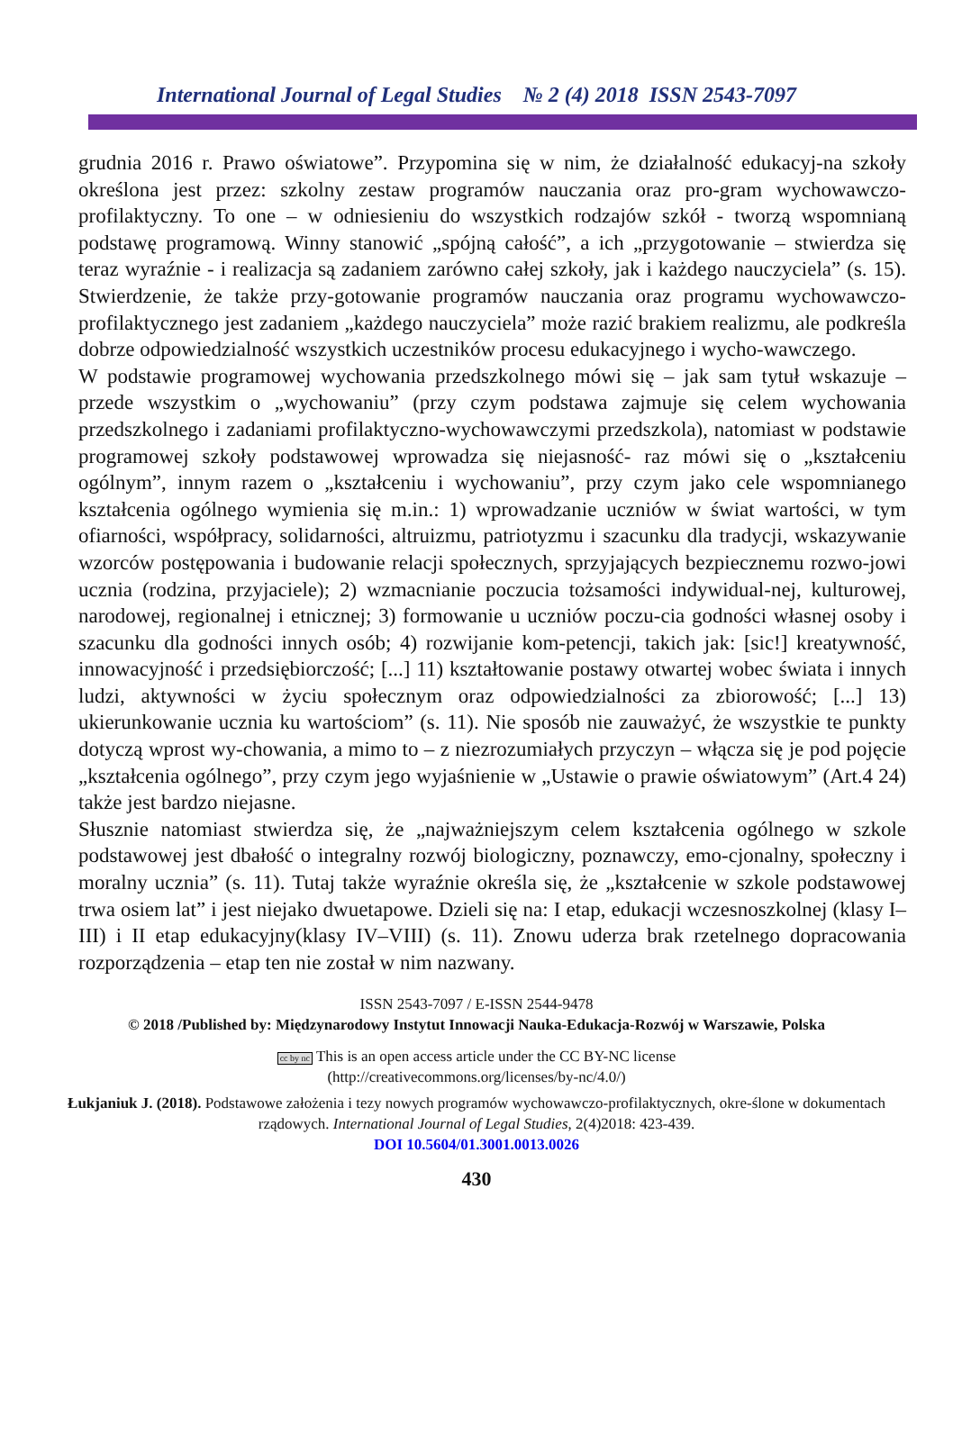International Journal of Legal Studies № 2 (4) 2018 ISSN 2543-7097
grudnia 2016 r. Prawo oświatowe”. Przypomina się w nim, że działalność edukacyj-na szkoły określona jest przez: szkolny zestaw programów nauczania oraz pro-gram wychowawczo-profilaktyczny. To one – w odniesieniu do wszystkich rodzajów szkół - tworzą wspomnianą podstawę programową. Winny stanowić „spójną całość”, a ich „przygotowanie – stwierdza się teraz wyraźnie - i realizacja są zadaniem zarówno całej szkoły, jak i każdego nauczyciela” (s. 15). Stwierdzenie, że także przy-gotowanie programów nauczania oraz programu wychowawczo-profilaktycznego jest zadaniem „każdego nauczyciela” może razić brakiem realizmu, ale podkreśla dobrze odpowiedzialność wszystkich uczestników procesu edukacyjnego i wycho-wawczego.
W podstawie programowej wychowania przedszkolnego mówi się – jak sam tytuł wskazuje – przede wszystkim o „wychowaniu” (przy czym podstawa zajmuje się celem wychowania przedszkolnego i zadaniami profilaktyczno-wychowawczymi przedszkola), natomiast w podstawie programowej szkoły podstawowej wprowadza się niejasność- raz mówi się o „kształceniu ogólnym”, innym razem o „kształceniu i wychowaniu”, przy czym jako cele wspomnianego kształcenia ogólnego wymienia się m.in.: 1) wprowadzanie uczniów w świat wartości, w tym ofiarności, współpracy, solidarności, altruizmu, patriotyzmu i szacunku dla tradycji, wskazywanie wzorców postępowania i budowanie relacji społecznych, sprzyjających bezpiecznemu rozwo-jowi ucznia (rodzina, przyjaciele); 2) wzmacnianie poczucia tożsamości indywidual-nej, kulturowej, narodowej, regionalnej i etnicznej; 3) formowanie u uczniów poczu-cia godności własnej osoby i szacunku dla godności innych osób; 4) rozwijanie kom-petencji, takich jak: [sic!] kreatywność, innowacyjność i przedsiębiorczość; [...] 11) kształtowanie postawy otwartej wobec świata i innych ludzi, aktywności w życiu społecznym oraz odpowiedzialności za zbiorowość; [...] 13) ukierunkowanie ucznia ku wartościom” (s. 11). Nie sposób nie zauważyć, że wszystkie te punkty dotyczą wprost wy-chowania, a mimo to – z niezrozumiałych przyczyn – włącza się je pod pojęcie „kształcenia ogólnego”, przy czym jego wyjaśnienie w „Ustawie o prawie oświatowym” (Art.4 24) także jest bardzo niejasne.
Słusznie natomiast stwierdza się, że „najważniejszym celem kształcenia ogólnego w szkole podstawowej jest dbałość o integralny rozwój biologiczny, poznawczy, emo-cjonalny, społeczny i moralny ucznia” (s. 11). Tutaj także wyraźnie określa się, że „kształcenie w szkole podstawowej trwa osiem lat” i jest niejako dwuetapowe. Dzieli się na: I etap, edukacji wczesnoszkolnej (klasy I–III) i II etap edukacyjny(klasy IV–VIII) (s. 11). Znowu uderza brak rzetelnego dopracowania rozporządzenia – etap ten nie został w nim nazwany.
ISSN 2543-7097 / E-ISSN 2544-9478
© 2018 /Published by: Międzynarodowy Instytut Innowacji Nauka-Edukacja-Rozwój w Warszawie, Polska
cc by nc This is an open access article under the CC BY-NC license
(http://creativecommons.org/licenses/by-nc/4.0/)
Łukjaniuk J. (2018). Podstawowe założenia i tezy nowych programów wychowawczo-profilaktycznych, okre-ślone w dokumentach rządowych. International Journal of Legal Studies, 2(4)2018: 423-439.
DOI 10.5604/01.3001.0013.0026
430